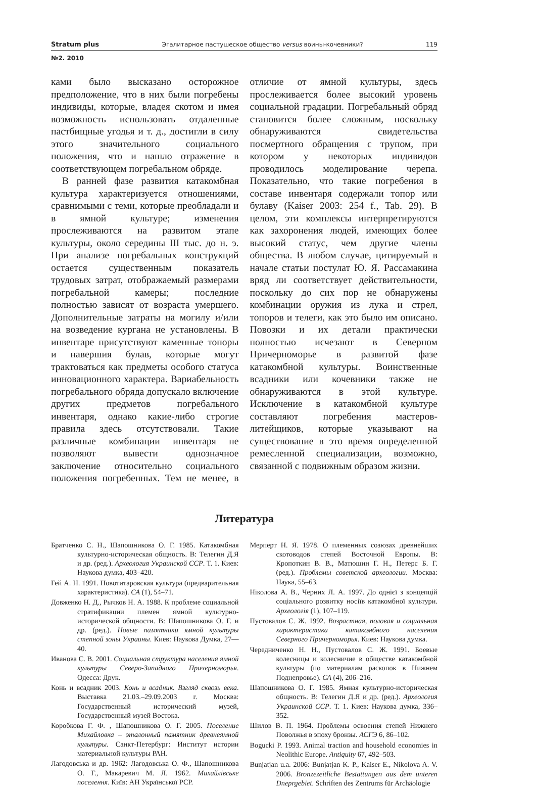Stratum plus Эгалитарное пастушеское общество versus воины-кочевники? 119
№2. 2010
ками было высказано осторожное предположение, что в них были погребены индивиды, которые, владея скотом и имея возможность использовать отдаленные пастбищные угодья и т. д., достигли в силу этого значительного социального положения, что и нашло отражение в соответствующем погребальном обряде.
В ранней фазе развития катакомбная культура характеризуется отношениями, сравнимыми с теми, которые преобладали и в ямной культуре; изменения прослеживаются на развитом этапе культуры, около середины III тыс. до н. э. При анализе погребальных конструкций остается существенным показатель трудовых затрат, отображаемый размерами погребальной камеры; последние полностью зависят от возраста умершего. Дополнительные затраты на могилу и/или на возведение кургана не установлены. В инвентаре присутствуют каменные топоры и навершия булав, которые могут трактоваться как предметы особого статуса инновационного характера. Вариабельность погребального обряда допускало включение других предметов погребального инвентаря, однако какие-либо строгие правила здесь отсутствовали. Такие различные комбинации инвентаря не позволяют вывести однозначное заключение относительно социального положения погребенных. Тем не менее, в отличие от ямной культуры, здесь прослеживается более высокий уровень социальной градации. Погребальный обряд становится более сложным, поскольку обнаруживаются свидетельства посмертного обращения с трупом, при котором у некоторых индивидов проводилось моделирование черепа. Показательно, что такие погребения в составе инвентаря содержали топор или булаву (Kaiser 2003: 254 f., Tab. 29). В целом, эти комплексы интерпретируются как захоронения людей, имеющих более высокий статус, чем другие члены общества. В любом случае, цитируемый в начале статьи постулат Ю. Я. Рассамакина вряд ли соответствует действительности, поскольку до сих пор не обнаружены комбинации оружия из лука и стрел, топоров и телеги, как это было им описано. Повозки и их детали практически полностью исчезают в Северном Причерноморье в развитой фазе катакомбной культуры. Воинственные всадники или кочевники также не обнаруживаются в этой культуре. Исключение в катакомбной культуре составляют погребения мастеров-литейщиков, которые указывают на существование в это время определенной ремесленной специализации, возможно, связанной с подвижным образом жизни.
Литература
Братченко С. Н., Шапошникова О. Г. 1985. Катакомбная культурно-историческая общность. В: Телегин Д.Я и др. (ред.). Археология Украинской ССР. Т. 1. Киев: Наукова думка, 403–420.
Гей А. Н. 1991. Новотитаровская культура (предварительная характеристика). СА (1), 54–71.
Довженко Н. Д., Рычков Н. А. 1988. К проблеме социальной стратификации племен ямной культурно-исторической общности. В: Шапошникова О. Г. и др. (ред.). Новые памятники ямной культуры степной зоны Украины. Киев: Наукова Думка, 27—40.
Иванова С. В. 2001. Социальная структура населения ямной культуры Северо-Западного Причерноморья. Одесса: Друк.
Конь и всадник 2003. Конь и всадник. Взгляд сквозь века. Выставка 21.03.–29.09.2003 г. Москва: Государственный исторический музей, Государственный музей Востока.
Коробкова Г. Ф. , Шапошникова О. Г. 2005. Поселение Михайловка – эталонный памятник древнеямной культуры. Санкт-Петербург: Институт истории материальной культуры РАН.
Лагодовська и др. 1962: Лагодовська О. Ф., Шапошникова О. Г., Макаревич М. Л. 1962. Михайлівське поселення. Київ: АН Української РСР.
Мерперт Н. Я. 1978. О племенных созюзах древнейших скотоводов степей Восточной Европы. В: Кропоткин В. В., Матюшин Г. Н., Петерс Б. Г. (ред.). Проблемы советской археологии. Москва: Наука, 55–63.
Ніколова А. В., Черних Л. А. 1997. До однієї з концепцій соціального розвитку носіїв катакомбної культури. Археологія (1), 107–119.
Пустовалов С. Ж. 1992. Возрастная, половая и социальная характеристика катакомбного населения Северного Причерноморья. Киев: Наукова думка.
Чередниченко Н. Н., Пустовалов С. Ж. 1991. Боевые колесницы и колесничие в обществе катакомбной культуры (по материалам раскопок в Нижнем Поднепровье). СА (4), 206–216.
Шапошникова О. Г. 1985. Ямная культурно-историческая общность. В: Телегин Д.Я и др. (ред.). Археология Украинской ССР. Т. 1. Киев: Наукова думка, 336–352.
Шилов В. П. 1964. Проблемы освоения степей Нижнего Поволжья в эпоху бронзы. АСГЭ 6, 86–102.
Bogucki P. 1993. Animal traction and household economies in Neolithic Europe. Antiquity 67, 492–503.
Bunjatjan u.a. 2006: Bunjatjan K. P., Kaiser E., Nikolova A. V. 2006. Bronzezeitliche Bestattungen aus dem unteren Dneprgebiet. Schriften des Zentrums für Archäologie